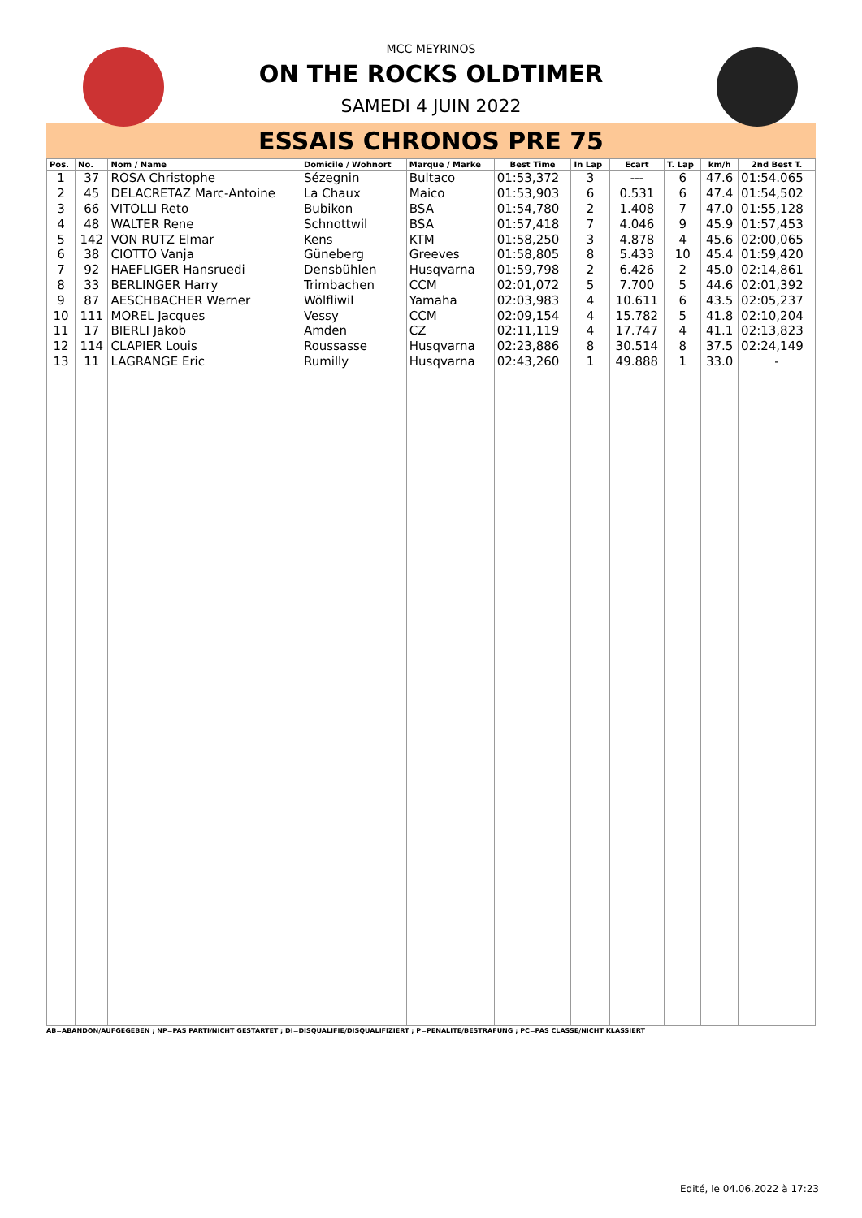MCC MEYRINOS
ON THE ROCKS OLDTIMER
SAMEDI 4 JUIN 2022
ESSAIS CHRONOS PRE 75
| Pos. | No. | Nom / Name | Domicile / Wohnort | Marque / Marke | Best Time | In Lap | Ecart | T. Lap | km/h | 2nd Best T. |
| --- | --- | --- | --- | --- | --- | --- | --- | --- | --- | --- |
| 1 | 37 | ROSA Christophe | Sézegnin | Bultaco | 01:53,372 | 3 | --- | 6 | 47.6 | 01:54.065 |
| 2 | 45 | DELACRETAZ Marc-Antoine | La Chaux | Maico | 01:53,903 | 6 | 0.531 | 6 | 47.4 | 01:54,502 |
| 3 | 66 | VITOLLI Reto | Bubikon | BSA | 01:54,780 | 2 | 1.408 | 7 | 47.0 | 01:55,128 |
| 4 | 48 | WALTER Rene | Schnottwil | BSA | 01:57,418 | 7 | 4.046 | 9 | 45.9 | 01:57,453 |
| 5 | 142 | VON RUTZ Elmar | Kens | KTM | 01:58,250 | 3 | 4.878 | 4 | 45.6 | 02:00,065 |
| 6 | 38 | CIOTTO Vanja | Güneberg | Greeves | 01:58,805 | 8 | 5.433 | 10 | 45.4 | 01:59,420 |
| 7 | 92 | HAEFLIGER Hansruedi | Densbühlen | Husqvarna | 01:59,798 | 2 | 6.426 | 2 | 45.0 | 02:14,861 |
| 8 | 33 | BERLINGER Harry | Trimbachen | CCM | 02:01,072 | 5 | 7.700 | 5 | 44.6 | 02:01,392 |
| 9 | 87 | AESCHBACHER Werner | Wölfliwil | Yamaha | 02:03,983 | 4 | 10.611 | 6 | 43.5 | 02:05,237 |
| 10 | 111 | MOREL Jacques | Vessy | CCM | 02:09,154 | 4 | 15.782 | 5 | 41.8 | 02:10,204 |
| 11 | 17 | BIERLI Jakob | Amden | CZ | 02:11,119 | 4 | 17.747 | 4 | 41.1 | 02:13,823 |
| 12 | 114 | CLAPIER Louis | Roussasse | Husqvarna | 02:23,886 | 8 | 30.514 | 8 | 37.5 | 02:24,149 |
| 13 | 11 | LAGRANGE Eric | Rumilly | Husqvarna | 02:43,260 | 1 | 49.888 | 1 | 33.0 | - |
AB=ABANDON/AUFGEGEBEN ; NP=PAS PARTI/NICHT GESTARTET ; DI=DISQUALIFIE/DISQUALIFIZIERT ; P=PENALITE/BESTRAFUNG ; PC=PAS CLASSE/NICHT KLASSIERT
Edité, le 04.06.2022 à 17:23